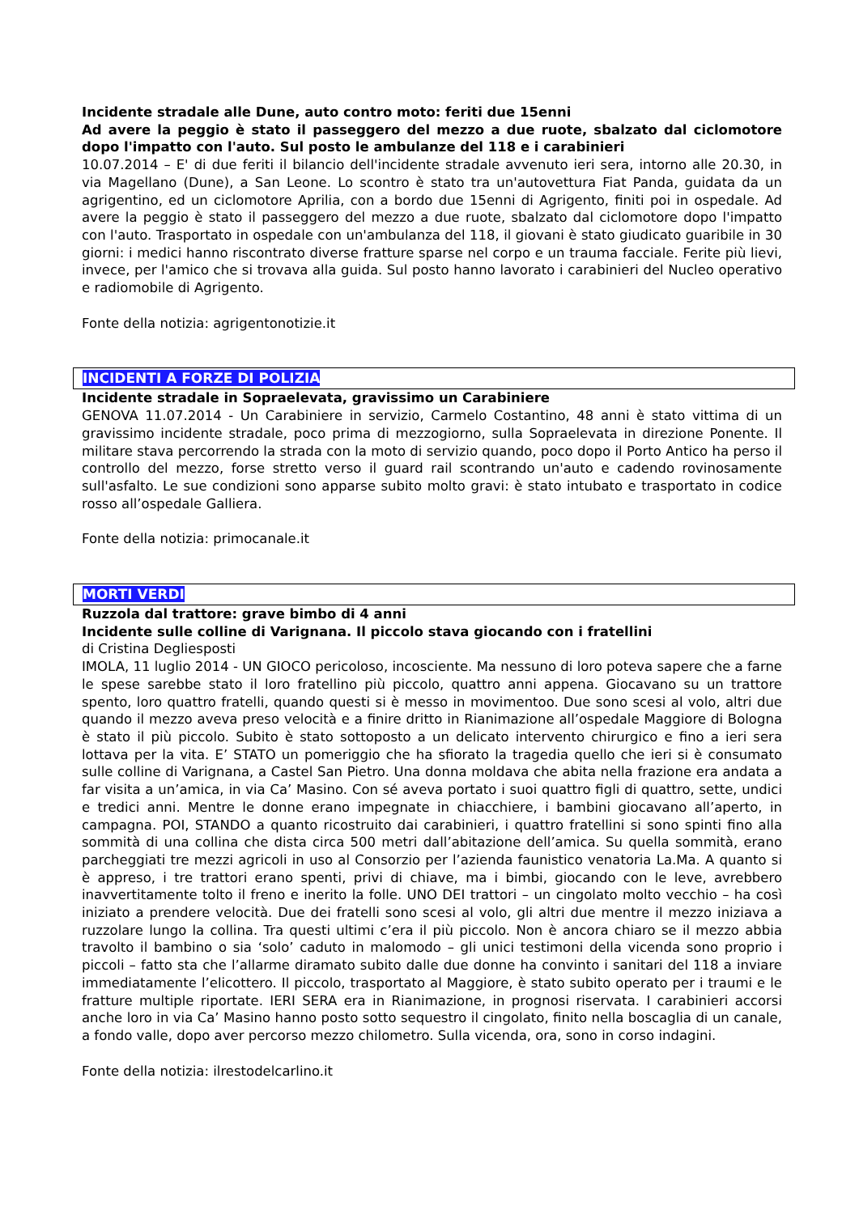Incidente stradale alle Dune, auto contro moto: feriti due 15enni
Ad avere la peggio è stato il passeggero del mezzo a due ruote, sbalzato dal ciclomotore dopo l'impatto con l'auto. Sul posto le ambulanze del 118 e i carabinieri
10.07.2014 – E' di due feriti il bilancio dell'incidente stradale avvenuto ieri sera, intorno alle 20.30, in via Magellano (Dune), a San Leone. Lo scontro è stato tra un'autovettura Fiat Panda, guidata da un agrigentino, ed un ciclomotore Aprilia, con a bordo due 15enni di Agrigento, finiti poi in ospedale. Ad avere la peggio è stato il passeggero del mezzo a due ruote, sbalzato dal ciclomotore dopo l'impatto con l'auto. Trasportato in ospedale con un'ambulanza del 118, il giovani è stato giudicato guaribile in 30 giorni: i medici hanno riscontrato diverse fratture sparse nel corpo e un trauma facciale. Ferite più lievi, invece, per l'amico che si trovava alla guida. Sul posto hanno lavorato i carabinieri del Nucleo operativo e radiomobile di Agrigento.
Fonte della notizia: agrigentonotizie.it
INCIDENTI A FORZE DI POLIZIA
Incidente stradale in Sopraelevata, gravissimo un Carabiniere
GENOVA 11.07.2014 - Un Carabiniere in servizio, Carmelo Costantino, 48 anni è stato vittima di un gravissimo incidente stradale, poco prima di mezzogiorno, sulla Sopraelevata in direzione Ponente. Il militare stava percorrendo la strada con la moto di servizio quando, poco dopo il Porto Antico ha perso il controllo del mezzo, forse stretto verso il guard rail scontrando un'auto e cadendo rovinosamente sull'asfalto. Le sue condizioni sono apparse subito molto gravi: è stato intubato e trasportato in codice rosso all’ospedale Galliera.
Fonte della notizia: primocanale.it
MORTI VERDI
Ruzzola dal trattore: grave bimbo di 4 anni
Incidente sulle colline di Varignana. Il piccolo stava giocando con i fratellini
di Cristina Degliesposti
IMOLA, 11 luglio 2014 - UN GIOCO pericoloso, incosciente. Ma nessuno di loro poteva sapere che a farne le spese sarebbe stato il loro fratellino più piccolo, quattro anni appena. Giocavano su un trattore spento, loro quattro fratelli, quando questi si è messo in movimentoo. Due sono scesi al volo, altri due quando il mezzo aveva preso velocità e a finire dritto in Rianimazione all’ospedale Maggiore di Bologna è stato il più piccolo. Subito è stato sottoposto a un delicato intervento chirurgico e fino a ieri sera lottava per la vita. E’ STATO un pomeriggio che ha sfiorato la tragedia quello che ieri si è consumato sulle colline di Varignana, a Castel San Pietro. Una donna moldava che abita nella frazione era andata a far visita a un’amica, in via Ca’ Masino. Con sé aveva portato i suoi quattro figli di quattro, sette, undici e tredici anni. Mentre le donne erano impegnate in chiacchiere, i bambini giocavano all’aperto, in campagna. POI, STANDO a quanto ricostruito dai carabinieri, i quattro fratellini si sono spinti fino alla sommità di una collina che dista circa 500 metri dall’abitazione dell’amica. Su quella sommità, erano parcheggiati tre mezzi agricoli in uso al Consorzio per l’azienda faunistico venatoria La.Ma. A quanto si è appreso, i tre trattori erano spenti, privi di chiave, ma i bimbi, giocando con le leve, avrebbero inavvertitamente tolto il freno e inerito la folle. UNO DEI trattori – un cingolato molto vecchio – ha così iniziato a prendere velocità. Due dei fratelli sono scesi al volo, gli altri due mentre il mezzo iniziava a ruzzolare lungo la collina. Tra questi ultimi c’era il più piccolo. Non è ancora chiaro se il mezzo abbia travolto il bambino o sia ‘solo’ caduto in malomodo – gli unici testimoni della vicenda sono proprio i piccoli – fatto sta che l’allarme diramato subito dalle due donne ha convinto i sanitari del 118 a inviare immediatamente l’elicottero. Il piccolo, trasportato al Maggiore, è stato subito operato per i traumi e le fratture multiple riportate. IERI SERA era in Rianimazione, in prognosi riservata. I carabinieri accorsi anche loro in via Ca’ Masino hanno posto sotto sequestro il cingolato, finito nella boscaglia di un canale, a fondo valle, dopo aver percorso mezzo chilometro. Sulla vicenda, ora, sono in corso indagini.
Fonte della notizia: ilrestodelcarlino.it